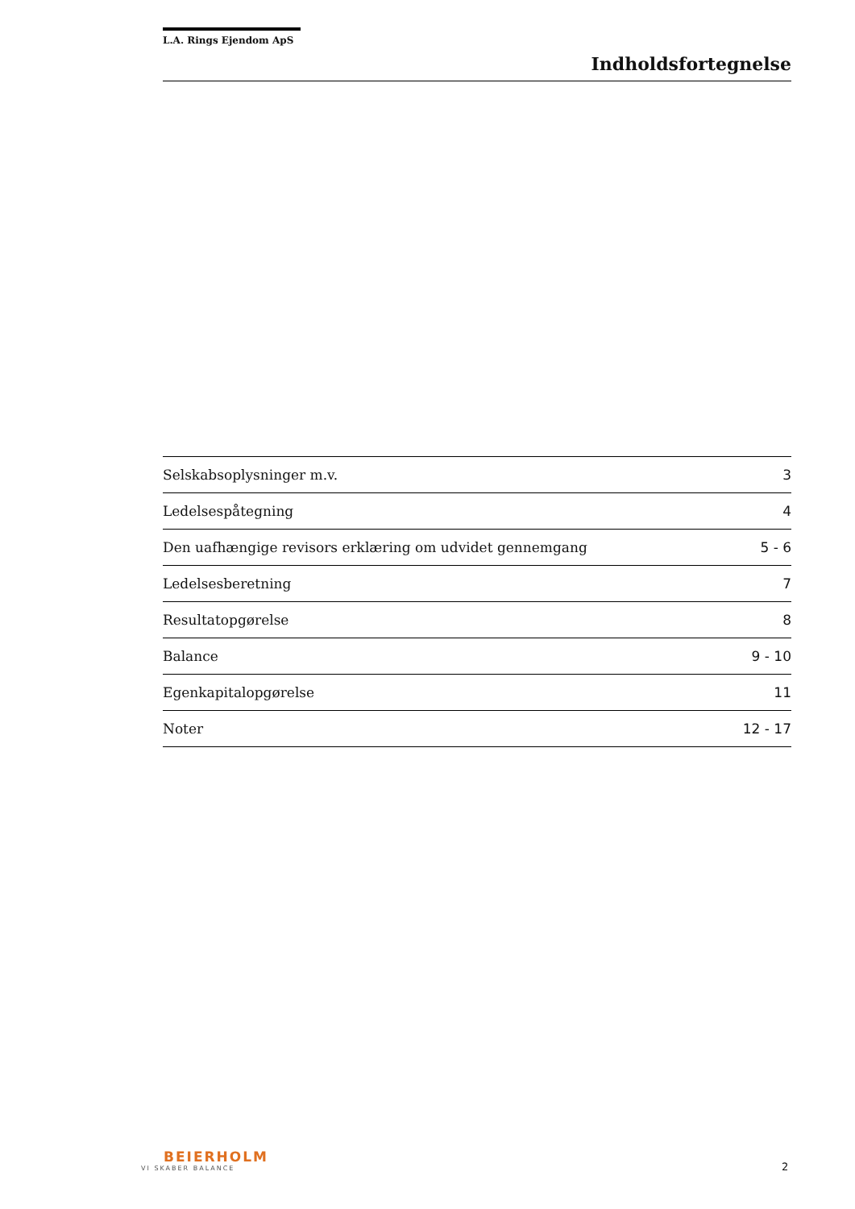L.A. Rings Ejendom ApS
Indholdsfortegnelse
| Selskabsoplysninger m.v. | 3 |
| Ledelsespåtegning | 4 |
| Den uafhængige revisors erklæring om udvidet gennemgang | 5 - 6 |
| Ledelsesberetning | 7 |
| Resultatopgørelse | 8 |
| Balance | 9 - 10 |
| Egenkapitalopgørelse | 11 |
| Noter | 12 - 17 |
BEIERHOLM
VI SKABER BALANCE
2